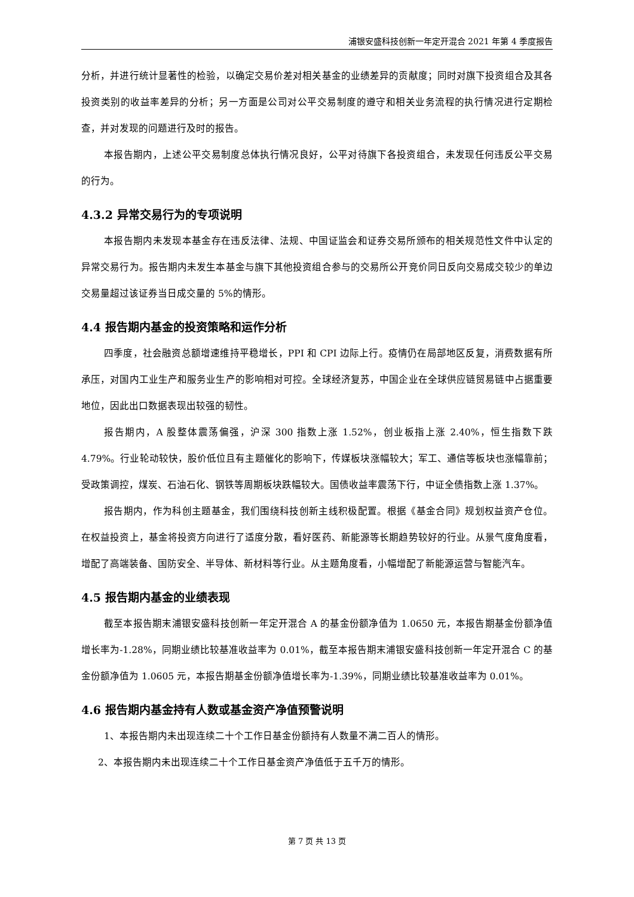浦银安盛科技创新一年定开混合 2021 年第 4 季度报告
分析，并进行统计显著性的检验，以确定交易价差对相关基金的业绩差异的贡献度；同时对旗下投资组合及其各投资类别的收益率差异的分析；另一方面是公司对公平交易制度的遵守和相关业务流程的执行情况进行定期检查，并对发现的问题进行及时的报告。
本报告期内，上述公平交易制度总体执行情况良好，公平对待旗下各投资组合，未发现任何违反公平交易的行为。
4.3.2 异常交易行为的专项说明
本报告期内未发现本基金存在违反法律、法规、中国证监会和证券交易所颁布的相关规范性文件中认定的异常交易行为。报告期内未发生本基金与旗下其他投资组合参与的交易所公开竞价同日反向交易成交较少的单边交易量超过该证券当日成交量的 5%的情形。
4.4 报告期内基金的投资策略和运作分析
四季度，社会融资总额增速维持平稳增长，PPI 和 CPI 边际上行。疫情仍在局部地区反复，消费数据有所承压，对国内工业生产和服务业生产的影响相对可控。全球经济复苏，中国企业在全球供应链贸易链中占据重要地位，因此出口数据表现出较强的韧性。
报告期内，A 股整体震荡偏强，沪深 300 指数上涨 1.52%，创业板指上涨 2.40%，恒生指数下跌 4.79%。行业轮动较快，股价低位且有主题催化的影响下，传媒板块涨幅较大；军工、通信等板块也涨幅靠前；受政策调控，煤炭、石油石化、钢铁等周期板块跌幅较大。国债收益率震荡下行，中证全债指数上涨 1.37%。
报告期内，作为科创主题基金，我们围绕科技创新主线积极配置。根据《基金合同》规划权益资产仓位。在权益投资上，基金将投资方向进行了适度分散，看好医药、新能源等长期趋势较好的行业。从景气度角度看，增配了高端装备、国防安全、半导体、新材料等行业。从主题角度看，小幅增配了新能源运营与智能汽车。
4.5 报告期内基金的业绩表现
截至本报告期末浦银安盛科技创新一年定开混合 A 的基金份额净值为 1.0650 元，本报告期基金份额净值增长率为-1.28%，同期业绩比较基准收益率为 0.01%，截至本报告期末浦银安盛科技创新一年定开混合 C 的基金份额净值为 1.0605 元，本报告期基金份额净值增长率为-1.39%，同期业绩比较基准收益率为 0.01%。
4.6 报告期内基金持有人数或基金资产净值预警说明
1、本报告期内未出现连续二十个工作日基金份额持有人数量不满二百人的情形。
2、本报告期内未出现连续二十个工作日基金资产净值低于五千万的情形。
第 7 页 共 13 页